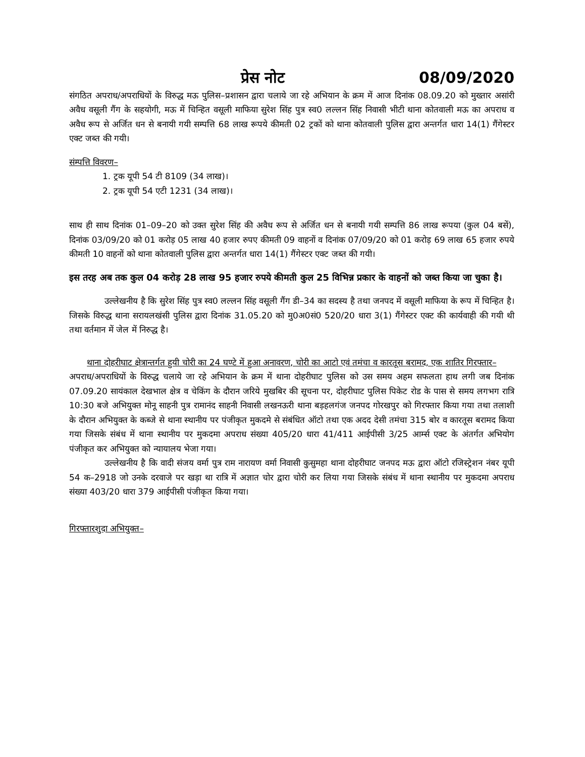प्रेस नोट 08/09/2020
संगठित अपराध/अपराधियों के विरुद्ध मऊ पुलिस–प्रशासन द्वारा चलाये जा रहे अभियान के क्रम में आज दिनांक 08.09.20 को मुख्तार असांरी अवैध वसूली गैंग के सहयोगी, मऊ में चिन्हित वसूली माफिया सुरेश सिंह पुत्र स्व0 लल्लन सिंह निवासी भीटी थाना कोतवाली मऊ का अपराध व अवैध रूप से अर्जित धन से बनायी गयी सम्पत्ति 68 लाख रूपये कीमती 02 ट्रकों को थाना कोतवाली पुलिस द्वारा अन्तर्गत धारा 14(1) गैंगेस्टर एक्ट जब्त की गयी।
संम्पत्ति विवरण–
1. ट्रक यूपी 54 टी 8109 (34 लाख)।
2. ट्रक यूपी 54 एटी 1231 (34 लाख)।
साथ ही साथ दिनांक 01–09–20 को उक्त सुरेश सिंह की अवैध रूप से अर्जित धन से बनायी गयी सम्पत्ति 86 लाख रूपया (कुल 04 बसें), दिनांक 03/09/20 को 01 करोड़ 05 लाख 40 हजार रुपए कीमती 09 वाहनों व दिनांक 07/09/20 को 01 करोड़ 69 लाख 65 हजार रुपये कीमती 10 वाहनों को थाना कोतवाली पुलिस द्वारा अन्तर्गत धारा 14(1) गैंगेस्टर एक्ट जब्त की गयी।
इस तरह अब तक कुल 04 करोड़ 28 लाख 95 हजार रुपये कीमती कुल 25 विभिन्न प्रकार के वाहनों को जब्त किया जा चुका है।
उल्लेखनीय है कि सुरेश सिंह पुत्र स्व0 लल्लन सिंह वसूली गैंग डी–34 का सदस्य है तथा जनपद में वसूली माफिया के रूप में चिन्हित है। जिसके विरुद्ध थाना सरायलखंसी पुलिस द्वारा दिनांक 31.05.20 को मु0अ0सं0 520/20 धारा 3(1) गैंगेस्टर एक्ट की कार्यवाही की गयी थी तथा वर्तमान में जेल में निरुद्ध है।
थाना दोहरीघाट क्षेत्रान्तर्गत हुयी चोरी का 24 घण्टे में हुआ अनावरण, चोरी का आटो एवं तमंचा व कारतूस बरामद, एक शातिर गिरफ्तार–
अपराध/अपराधियों के विरुद्ध चलाये जा रहे अभियान के क्रम में थाना दोहरीघाट पुलिस को उस समय अहम सफलता हाथ लगी जब दिनांक 07.09.20 सायंकाल देखभाल क्षेत्र व चेकिंग के दौरान जरिये मुखबिर की सूचना पर, दोहरीघाट पुलिस पिकेट रोड के पास से समय लगभग रात्रि 10:30 बजे अभियुक्त मोनू साहनी पुत्र रामानंद साहनी निवासी लखनऊरी थाना बड़हलगंज जनपद गोरखपुर को गिरफ्तार किया गया तथा तलाशी के दौरान अभियुक्त के कब्जे से थाना स्थानीय पर पंजीकृत मुकदमे से संबंधित ऑटो तथा एक अदद देसी तमंचा 315 बोर व कारतूस बरामद किया गया जिसके संबंध में थाना स्थानीय पर मुकदमा अपराध संख्या 405/20 धारा 41/411 आईपीसी 3/25 आर्म्स एक्ट के अंतर्गत अभियोग पंजीकृत कर अभियुक्त को न्यायालय भेजा गया।
उल्लेखनीय है कि वादी संजय वर्मा पुत्र राम नारायण वर्मा निवासी कुसुमहा थाना दोहरीघाट जनपद मऊ द्वारा ऑटो रजिस्ट्रेशन नंबर यूपी 54 क–2918 जो उनके दरवाजे पर खड़ा था रात्रि में अज्ञात चोर द्वारा चोरी कर लिया गया जिसके संबंध में थाना स्थानीय पर मुकदमा अपराध संख्या 403/20 धारा 379 आईपीसी पंजीकृत किया गया।
गिरफ्तारशुदा अभियुक्त–